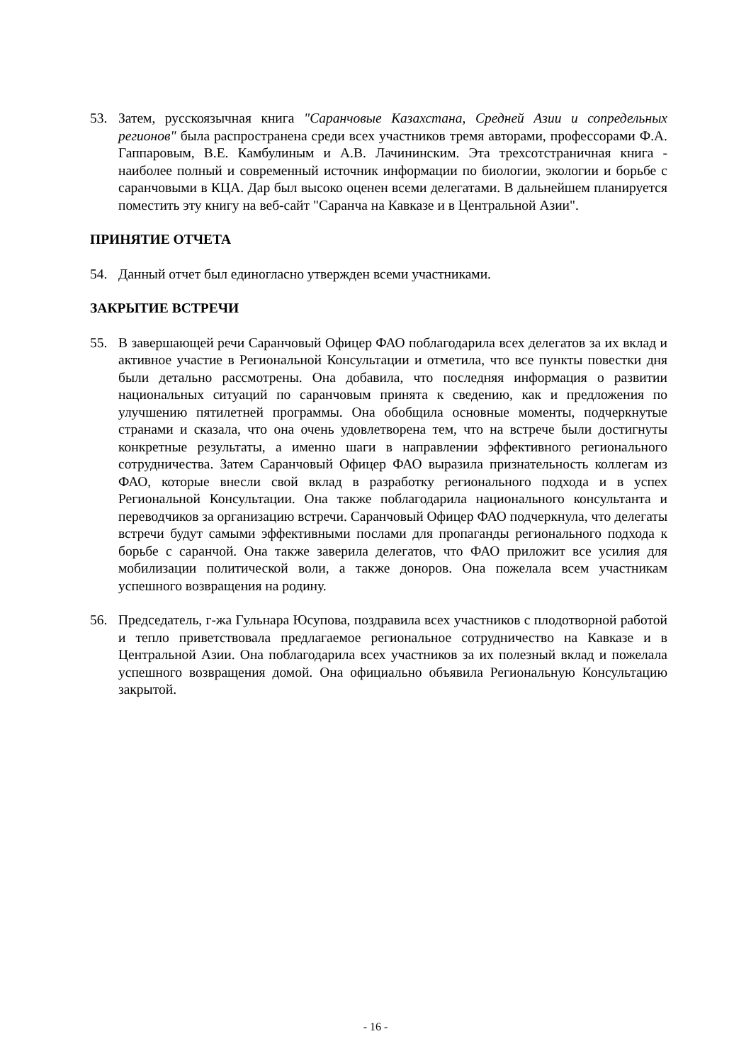53. Затем, русскоязычная книга "Саранчовые Казахстана, Средней Азии и сопредельных регионов" была распространена среди всех участников тремя авторами, профессорами Ф.А. Гаппаровым, В.Е. Камбулиным и А.В. Лачининским. Эта трехсотстраничная книга - наиболее полный и современный источник информации по биологии, экологии и борьбе с саранчовыми в КЦА. Дар был высоко оценен всеми делегатами. В дальнейшем планируется поместить эту книгу на веб-сайт "Саранча на Кавказе и в Центральной Азии".
ПРИНЯТИЕ ОТЧЕТА
54. Данный отчет был единогласно утвержден всеми участниками.
ЗАКРЫТИЕ ВСТРЕЧИ
55. В завершающей речи Саранчовый Офицер ФАО поблагодарила всех делегатов за их вклад и активное участие в Региональной Консультации и отметила, что все пункты повестки дня были детально рассмотрены. Она добавила, что последняя информация о развитии национальных ситуаций по саранчовым принята к сведению, как и предложения по улучшению пятилетней программы. Она обобщила основные моменты, подчеркнутые странами и сказала, что она очень удовлетворена тем, что на встрече были достигнуты конкретные результаты, а именно шаги в направлении эффективного регионального сотрудничества. Затем Саранчовый Офицер ФАО выразила признательность коллегам из ФАО, которые внесли свой вклад в разработку регионального подхода и в успех Региональной Консультации. Она также поблагодарила национального консультанта и переводчиков за организацию встречи. Саранчовый Офицер ФАО подчеркнула, что делегаты встречи будут самыми эффективными послами для пропаганды регионального подхода к борьбе с саранчой. Она также заверила делегатов, что ФАО приложит все усилия для мобилизации политической воли, а также доноров. Она пожелала всем участникам успешного возвращения на родину.
56. Председатель, г-жа Гульнара Юсупова, поздравила всех участников с плодотворной работой и тепло приветствовала предлагаемое региональное сотрудничество на Кавказе и в Центральной Азии. Она поблагодарила всех участников за их полезный вклад и пожелала успешного возвращения домой. Она официально объявила Региональную Консультацию закрытой.
- 16 -